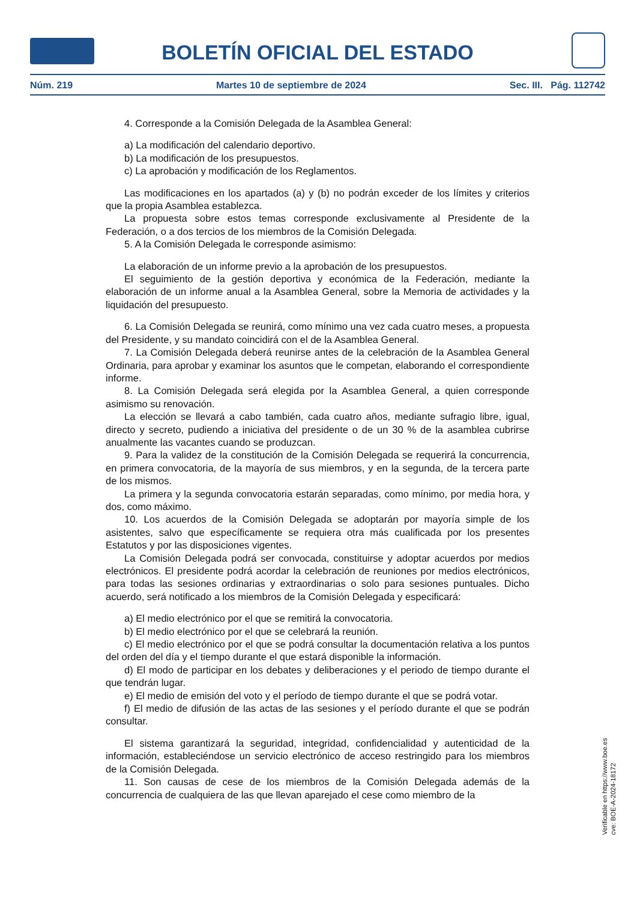BOLETÍN OFICIAL DEL ESTADO
Núm. 219 Martes 10 de septiembre de 2024 Sec. III. Pág. 112742
4. Corresponde a la Comisión Delegada de la Asamblea General:
a) La modificación del calendario deportivo.
b) La modificación de los presupuestos.
c) La aprobación y modificación de los Reglamentos.
Las modificaciones en los apartados (a) y (b) no podrán exceder de los límites y criterios que la propia Asamblea establezca.
La propuesta sobre estos temas corresponde exclusivamente al Presidente de la Federación, o a dos tercios de los miembros de la Comisión Delegada.
5. A la Comisión Delegada le corresponde asimismo:
La elaboración de un informe previo a la aprobación de los presupuestos.
El seguimiento de la gestión deportiva y económica de la Federación, mediante la elaboración de un informe anual a la Asamblea General, sobre la Memoria de actividades y la liquidación del presupuesto.
6. La Comisión Delegada se reunirá, como mínimo una vez cada cuatro meses, a propuesta del Presidente, y su mandato coincidirá con el de la Asamblea General.
7. La Comisión Delegada deberá reunirse antes de la celebración de la Asamblea General Ordinaria, para aprobar y examinar los asuntos que le competan, elaborando el correspondiente informe.
8. La Comisión Delegada será elegida por la Asamblea General, a quien corresponde asimismo su renovación.
La elección se llevará a cabo también, cada cuatro años, mediante sufragio libre, igual, directo y secreto, pudiendo a iniciativa del presidente o de un 30 % de la asamblea cubrirse anualmente las vacantes cuando se produzcan.
9. Para la validez de la constitución de la Comisión Delegada se requerirá la concurrencia, en primera convocatoria, de la mayoría de sus miembros, y en la segunda, de la tercera parte de los mismos.
La primera y la segunda convocatoria estarán separadas, como mínimo, por media hora, y dos, como máximo.
10. Los acuerdos de la Comisión Delegada se adoptarán por mayoría simple de los asistentes, salvo que específicamente se requiera otra más cualificada por los presentes Estatutos y por las disposiciones vigentes.
La Comisión Delegada podrá ser convocada, constituirse y adoptar acuerdos por medios electrónicos. El presidente podrá acordar la celebración de reuniones por medios electrónicos, para todas las sesiones ordinarias y extraordinarias o solo para sesiones puntuales. Dicho acuerdo, será notificado a los miembros de la Comisión Delegada y especificará:
a) El medio electrónico por el que se remitirá la convocatoria.
b) El medio electrónico por el que se celebrará la reunión.
c) El medio electrónico por el que se podrá consultar la documentación relativa a los puntos del orden del día y el tiempo durante el que estará disponible la información.
d) El modo de participar en los debates y deliberaciones y el periodo de tiempo durante el que tendrán lugar.
e) El medio de emisión del voto y el período de tiempo durante el que se podrá votar.
f) El medio de difusión de las actas de las sesiones y el período durante el que se podrán consultar.
El sistema garantizará la seguridad, integridad, confidencialidad y autenticidad de la información, estableciéndose un servicio electrónico de acceso restringido para los miembros de la Comisión Delegada.
11. Son causas de cese de los miembros de la Comisión Delegada además de la concurrencia de cualquiera de las que llevan aparejado el cese como miembro de la
Verificable en https://www.boe.es
cve: BOE-A-2024-18172